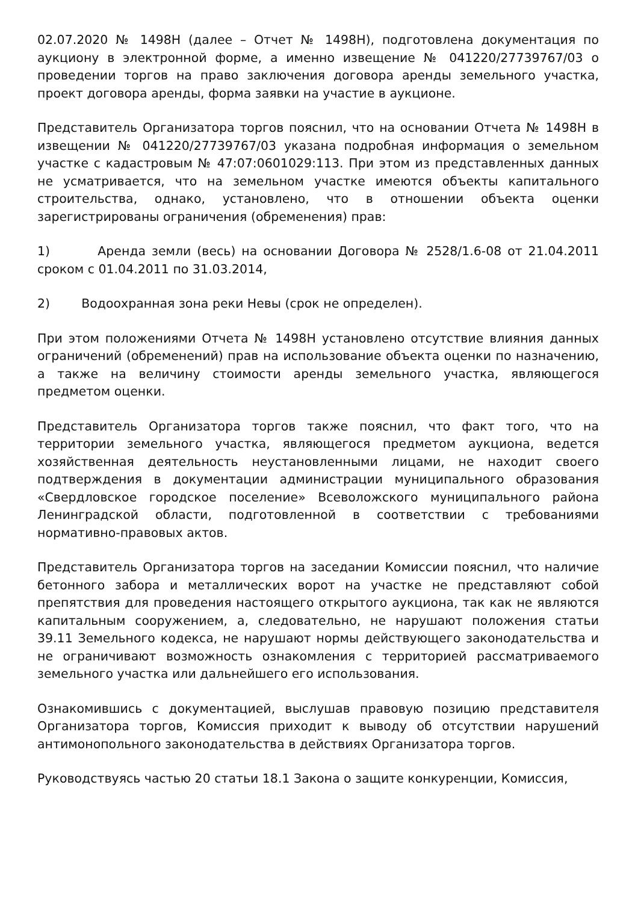02.07.2020 № 1498Н (далее – Отчет № 1498Н), подготовлена документация по аукциону в электронной форме, а именно извещение № 041220/27739767/03 о проведении торгов на право заключения договора аренды земельного участка, проект договора аренды, форма заявки на участие в аукционе.
Представитель Организатора торгов пояснил, что на основании Отчета № 1498Н в извещении № 041220/27739767/03 указана подробная информация о земельном участке с кадастровым № 47:07:0601029:113. При этом из представленных данных не усматривается, что на земельном участке имеются объекты капитального строительства, однако, установлено, что в отношении объекта оценки зарегистрированы ограничения (обременения) прав:
1) Аренда земли (весь) на основании Договора № 2528/1.6-08 от 21.04.2011 сроком с 01.04.2011 по 31.03.2014,
2) Водоохранная зона реки Невы (срок не определен).
При этом положениями Отчета № 1498Н установлено отсутствие влияния данных ограничений (обременений) прав на использование объекта оценки по назначению, а также на величину стоимости аренды земельного участка, являющегося предметом оценки.
Представитель Организатора торгов также пояснил, что факт того, что на территории земельного участка, являющегося предметом аукциона, ведется хозяйственная деятельность неустановленными лицами, не находит своего подтверждения в документации администрации муниципального образования «Свердловское городское поселение» Всеволожского муниципального района Ленинградской области, подготовленной в соответствии с требованиями нормативно-правовых актов.
Представитель Организатора торгов на заседании Комиссии пояснил, что наличие бетонного забора и металлических ворот на участке не представляют собой препятствия для проведения настоящего открытого аукциона, так как не являются капитальным сооружением, а, следовательно, не нарушают положения статьи 39.11 Земельного кодекса, не нарушают нормы действующего законодательства и не ограничивают возможность ознакомления с территорией рассматриваемого земельного участка или дальнейшего его использования.
Ознакомившись с документацией, выслушав правовую позицию представителя Организатора торгов, Комиссия приходит к выводу об отсутствии нарушений антимонопольного законодательства в действиях Организатора торгов.
Руководствуясь частью 20 статьи 18.1 Закона о защите конкуренции, Комиссия,